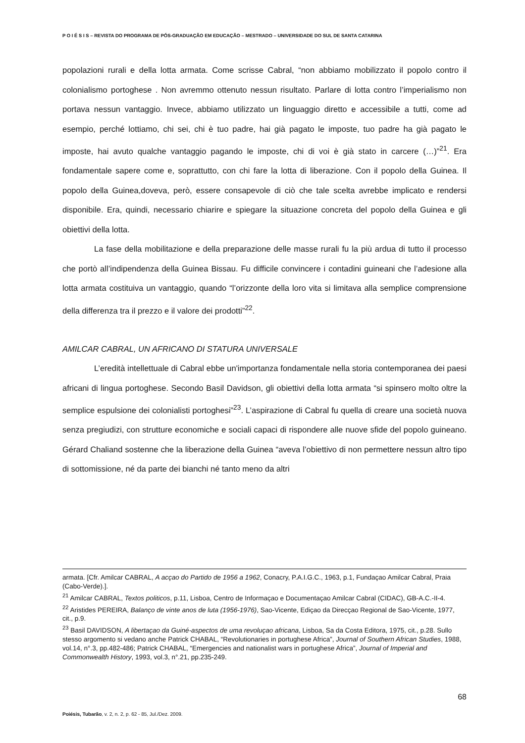P O I É S I S – REVISTA DO PROGRAMA DE PÓS-GRADUAÇÃO EM EDUCAÇÃO – MESTRADO – UNIVERSIDADE DO SUL DE SANTA CATARINA
popolazioni rurali e della lotta armata. Come scrisse Cabral, “non abbiamo mobilizzato il popolo contro il colonialismo portoghese . Non avremmo ottenuto nessun risultato. Parlare di lotta contro l’imperialismo non portava nessun vantaggio. Invece, abbiamo utilizzato un linguaggio diretto e accessibile a tutti, come ad esempio, perché lottiamo, chi sei, chi è tuo padre, hai già pagato le imposte, tuo padre ha già pagato le imposte, hai avuto qualche vantaggio pagando le imposte, chi di voi è già stato in carcere (…)”<sup>21</sup>. Era fondamentale sapere come e, soprattutto, con chi fare la lotta di liberazione. Con il popolo della Guinea. Il popolo della Guinea,doveva, però, essere consapevole di ciò che tale scelta avrebbe implicato e rendersi disponibile. Era, quindi, necessario chiarire e spiegare la situazione concreta del popolo della Guinea e gli obiettivi della lotta.
La fase della mobilitazione e della preparazione delle masse rurali fu la più ardua di tutto il processo che portò all’indipendenza della Guinea Bissau. Fu difficile convincere i contadini guineani che l’adesione alla lotta armata costituiva un vantaggio, quando “l’orizzonte della loro vita si limitava alla semplice comprensione della differenza tra il prezzo e il valore dei prodotti”<sup>22</sup>.
AMILCAR CABRAL, UN AFRICANO DI STATURA UNIVERSALE
L’eredità intellettuale di Cabral ebbe un'importanza fondamentale nella storia contemporanea dei paesi africani di lingua portoghese. Secondo Basil Davidson, gli obiettivi della lotta armata “si spinsero molto oltre la semplice espulsione dei colonialisti portoghesi”<sup>23</sup>. L’aspirazione di Cabral fu quella di creare una società nuova senza pregiudizi, con strutture economiche e sociali capaci di rispondere alle nuove sfide del popolo guineano. Gérard Chaliand sostenne che la liberazione della Guinea “aveva l’obiettivo di non permettere nessun altro tipo di sottomissione, né da parte dei bianchi né tanto meno da altri
armata. [Cfr. Amilcar CABRAL, A acçao do Partido de 1956 a 1962, Conacry, P.A.I.G.C., 1963, p.1, Fundaçao Amilcar Cabral, Praia (Cabo-Verde).].
<sup>21</sup> Amilcar CABRAL, Textos politicos, p.11, Lisboa, Centro de Informaçao e Documentaçao Amilcar Cabral (CIDAC), GB-A.C.-II-4.
<sup>22</sup> Aristides PEREIRA, Balanço de vinte anos de luta (1956-1976), Sao-Vicente, Ediçao da Direcçao Regional de Sao-Vicente, 1977, cit., p.9.
<sup>23</sup> Basil DAVIDSON, A libertaçao da Guiné-aspectos de uma revoluçao africana, Lisboa, Sa da Costa Editora, 1975, cit., p.28. Sullo stesso argomento si vedano anche Patrick CHABAL, “Revolutionaries in portughese Africa”, Journal of Southern African Studies, 1988, vol.14, n°.3, pp.482-486; Patrick CHABAL, “Emergencies and nationalist wars in portughese Africa”, Journal of Imperial and Commonwealth History, 1993, vol.3, n°.21, pp.235-249.
68
Poiésis, Tubarão, v. 2, n. 2, p. 62 - 85, Jul./Dez. 2009.